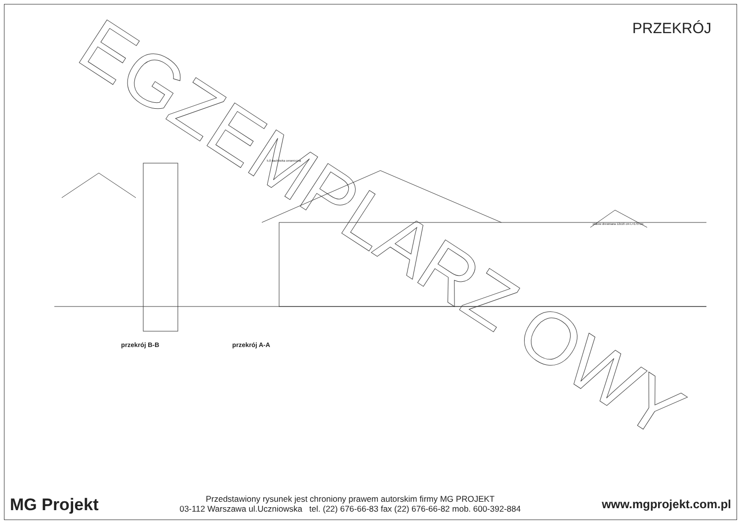PRZEKRÓJ
EGZEMPLARZ OWY
5,0 dachówka ceramiczna
płatew drewniana 12x16 cm L=170 cm
przekrój B-B przekrój A-A
MG Projekt
Przedstawiony rysunek jest chroniony prawem autorskim firmy MG PROJEKT
03-112 Warszawa ul.Uczniowska tel. (22) 676-66-83 fax (22) 676-66-82 mob. 600-392-884
www.mgprojekt.com.pl